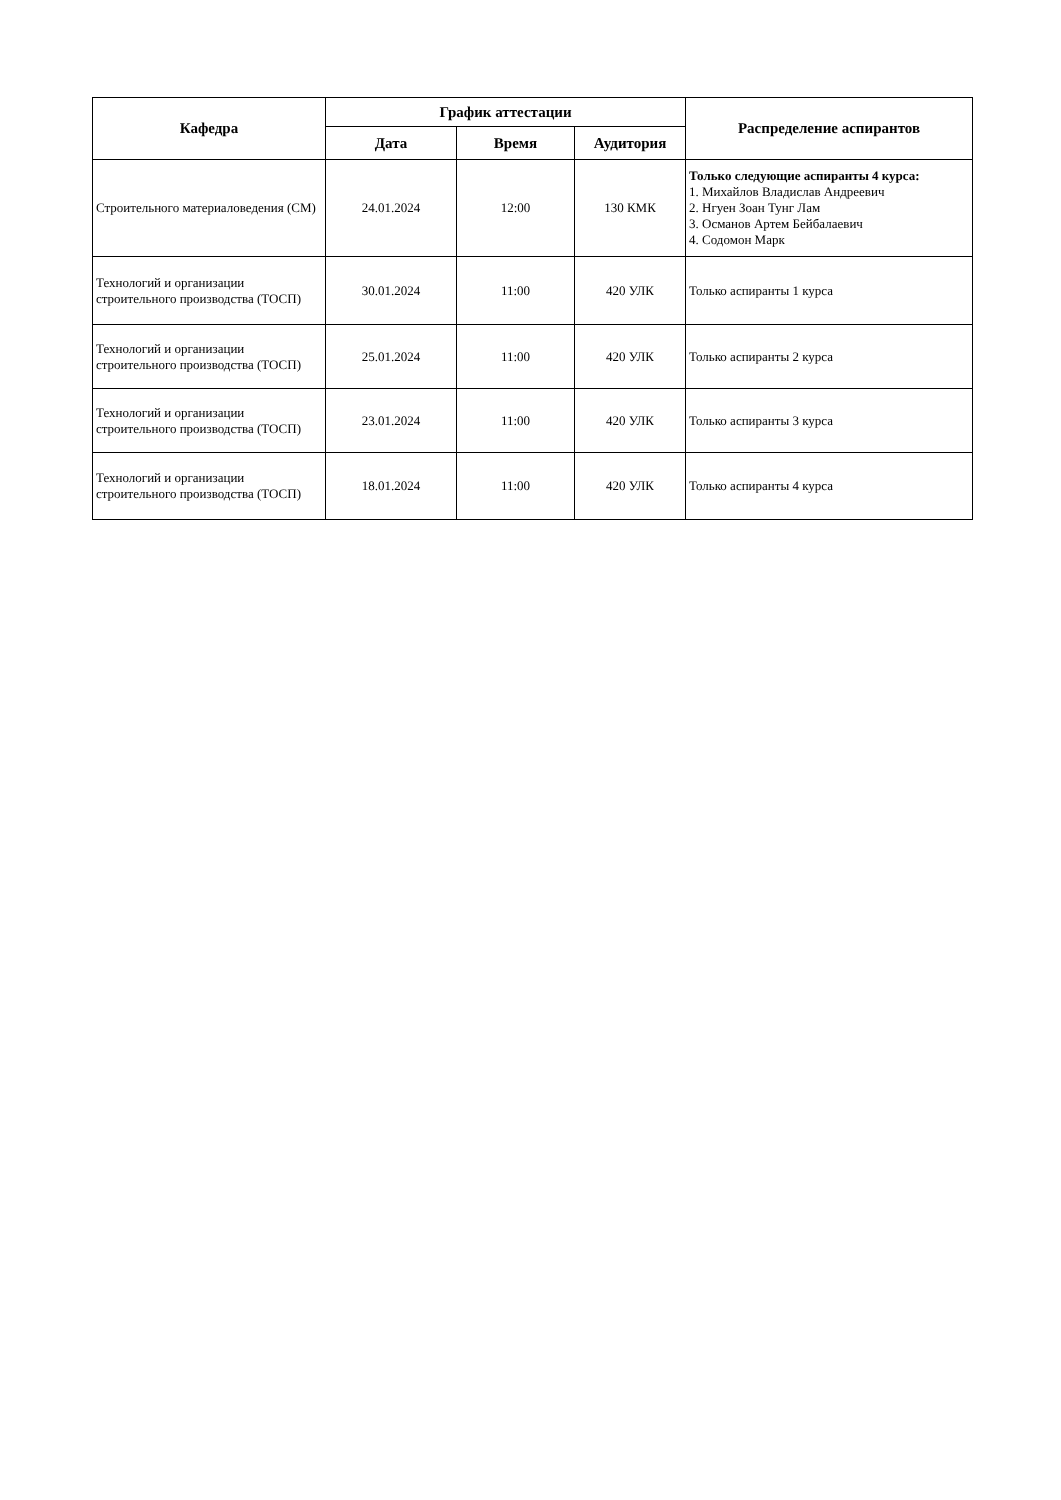| Кафедра | График аттестации | | | Распределение аспирантов |
| --- | --- | --- | --- | --- |
| | Дата | Время | Аудитория | |
| Строительного материаловедения (СМ) | 24.01.2024 | 12:00 | 130 КМК | Только следующие аспиранты 4 курса: 1. Михайлов Владислав Андреевич 2. Нгуен Зоан Тунг Лам 3. Османов Артем Бейбалаевич 4. Содомон Марк |
| Технологий и организации строительного производства (ТОСП) | 30.01.2024 | 11:00 | 420 УЛК | Только аспиранты 1 курса |
| Технологий и организации строительного производства (ТОСП) | 25.01.2024 | 11:00 | 420 УЛК | Только аспиранты 2 курса |
| Технологий и организации строительного производства (ТОСП) | 23.01.2024 | 11:00 | 420 УЛК | Только аспиранты 3 курса |
| Технологий и организации строительного производства (ТОСП) | 18.01.2024 | 11:00 | 420 УЛК | Только аспиранты 4 курса |